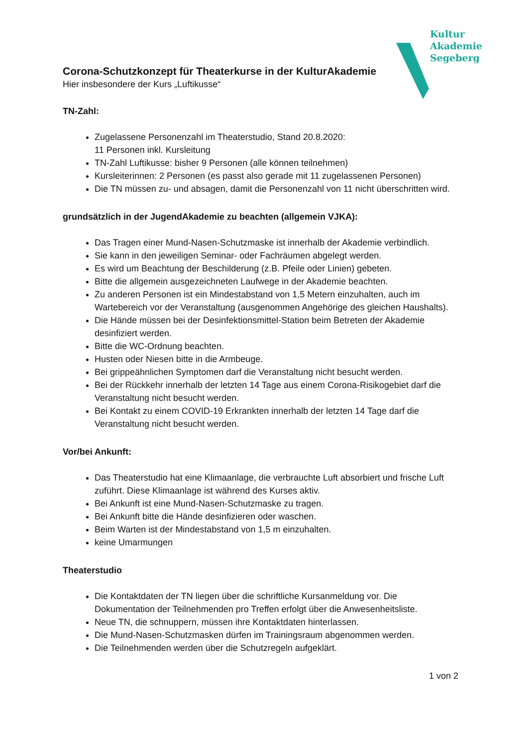Kultur
Akademie
Segeberg
Corona-Schutzkonzept für Theaterkurse in der KulturAkademie
Hier insbesondere der Kurs „Luftikusse“
TN-Zahl:
Zugelassene Personenzahl im Theaterstudio, Stand 20.8.2020:
11 Personen inkl. Kursleitung
TN-Zahl Luftikusse: bisher 9 Personen (alle können teilnehmen)
Kursleiterinnen: 2 Personen (es passt also gerade mit 11 zugelassenen Personen)
Die TN müssen zu- und absagen, damit die Personenzahl von 11 nicht überschritten wird.
grundsätzlich in der JugendAkademie zu beachten (allgemein VJKA):
Das Tragen einer Mund-Nasen-Schutzmaske ist innerhalb der Akademie verbindlich.
Sie kann in den jeweiligen Seminar- oder Fachräumen abgelegt werden.
Es wird um Beachtung der Beschilderung (z.B. Pfeile oder Linien) gebeten.
Bitte die allgemein ausgezeichneten Laufwege in der Akademie beachten.
Zu anderen Personen ist ein Mindestabstand von 1,5 Metern einzuhalten, auch im Wartebereich vor der Veranstaltung (ausgenommen Angehörige des gleichen Haushalts).
Die Hände müssen bei der Desinfektionsmittel-Station beim Betreten der Akademie desinfiziert werden.
Bitte die WC-Ordnung beachten.
Husten oder Niesen bitte in die Armbeuge.
Bei grippeähnlichen Symptomen darf die Veranstaltung nicht besucht werden.
Bei der Rückkehr innerhalb der letzten 14 Tage aus einem Corona-Risikogebiet darf die Veranstaltung nicht besucht werden.
Bei Kontakt zu einem COVID-19 Erkrankten innerhalb der letzten 14 Tage darf die Veranstaltung nicht besucht werden.
Vor/bei Ankunft:
Das Theaterstudio hat eine Klimaanlage, die verbrauchte Luft absorbiert und frische Luft zuführt. Diese Klimaanlage ist während des Kurses aktiv.
Bei Ankunft ist eine Mund-Nasen-Schutzmaske zu tragen.
Bei Ankunft bitte die Hände desinfizieren oder waschen.
Beim Warten ist der Mindestabstand von 1,5 m einzuhalten.
keine Umarmungen
Theaterstudio
Die Kontaktdaten der TN liegen über die schriftliche Kursanmeldung vor. Die Dokumentation der Teilnehmenden pro Treffen erfolgt über die Anwesenheitsliste.
Neue TN, die schnuppern, müssen ihre Kontaktdaten hinterlassen.
Die Mund-Nasen-Schutzmasken dürfen im Trainingsraum abgenommen werden.
Die Teilnehmenden werden über die Schutzregeln aufgeklärt.
1 von 2